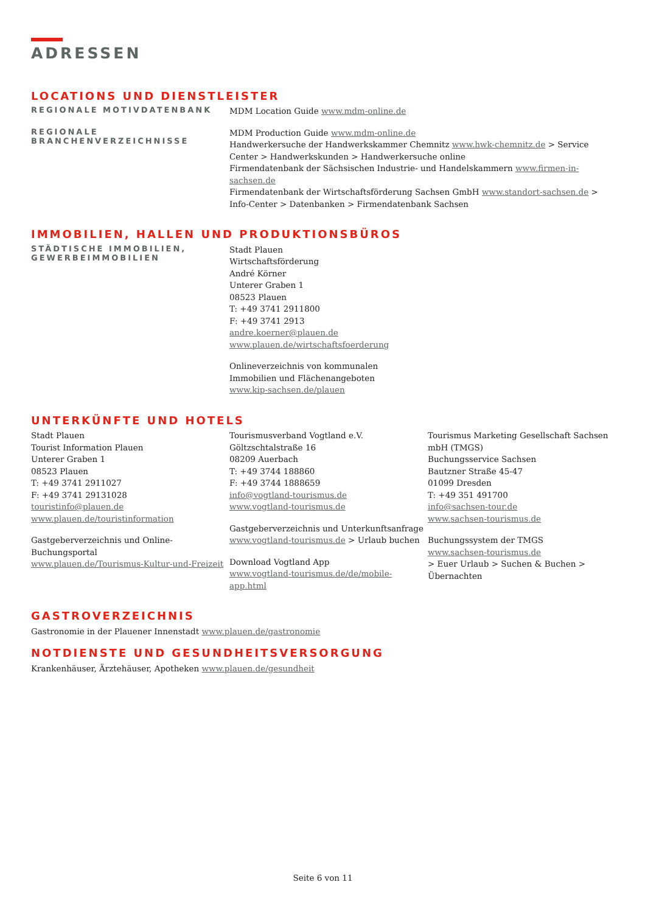ADRESSEN
LOCATIONS UND DIENSTLEISTER
REGIONALE MOTIVDATENBANK
MDM Location Guide www.mdm-online.de
REGIONALE BRANCHENVERZEICHNISSE
MDM Production Guide www.mdm-online.de
Handwerkersuche der Handwerkskammer Chemnitz www.hwk-chemnitz.de > Service Center > Handwerkskunden > Handwerkersuche online
Firmendatenbank der Sächsischen Industrie- und Handelskammern www.firmen-in-sachsen.de
Firmendatenbank der Wirtschaftsförderung Sachsen GmbH www.standort-sachsen.de > Info-Center > Datenbanken > Firmendatenbank Sachsen
IMMOBILIEN, HALLEN UND PRODUKTIONSBÜROS
STÄDTISCHE IMMOBILIEN, GEWERBEIMMOBILIEN
Stadt Plauen
Wirtschaftsförderung
André Körner
Unterer Graben 1
08523 Plauen
T: +49 3741 2911800
F: +49 3741 2913
andre.koerner@plauen.de
www.plauen.de/wirtschaftsfoerderung
Onlineverzeichnis von kommunalen
Immobilien und Flächenangeboten
www.kip-sachsen.de/plauen
UNTERKÜNFTE UND HOTELS
Stadt Plauen
Tourist Information Plauen
Unterer Graben 1
08523 Plauen
T: +49 3741 2911027
F: +49 3741 29131028
touristinfo@plauen.de
www.plauen.de/touristinformation
Gastgeberverzeichnis und Online-
Buchungsportal
www.plauen.de/Tourismus-Kultur-und-Freizeit
Tourismusverband Vogtland e.V.
Göltzschtalstraße 16
08209 Auerbach
T: +49 3744 188860
F: +49 3744 1888659
info@vogtland-tourismus.de
www.vogtland-tourismus.de
Gastgeberverzeichnis und Unterkunftsanfrage
www.vogtland-tourismus.de > Urlaub buchen
Download Vogtland App
www.vogtland-tourismus.de/de/mobile-app.html
Tourismus Marketing Gesellschaft Sachsen mbH (TMGS)
Buchungsservice Sachsen
Bautzner Straße 45-47
01099 Dresden
T: +49 351 491700
info@sachsen-tour.de
www.sachsen-tourismus.de
Buchungssystem der TMGS
www.sachsen-tourismus.de
> Euer Urlaub > Suchen & Buchen > Übernachten
GASTROVERZEICHNIS
Gastronomie in der Plauener Innenstadt www.plauen.de/gastronomie
NOTDIENSTE UND GESUNDHEITSVERSORGUNG
Krankenhäuser, Ärztehäuser, Apotheken www.plauen.de/gesundheit
Seite 6 von 11